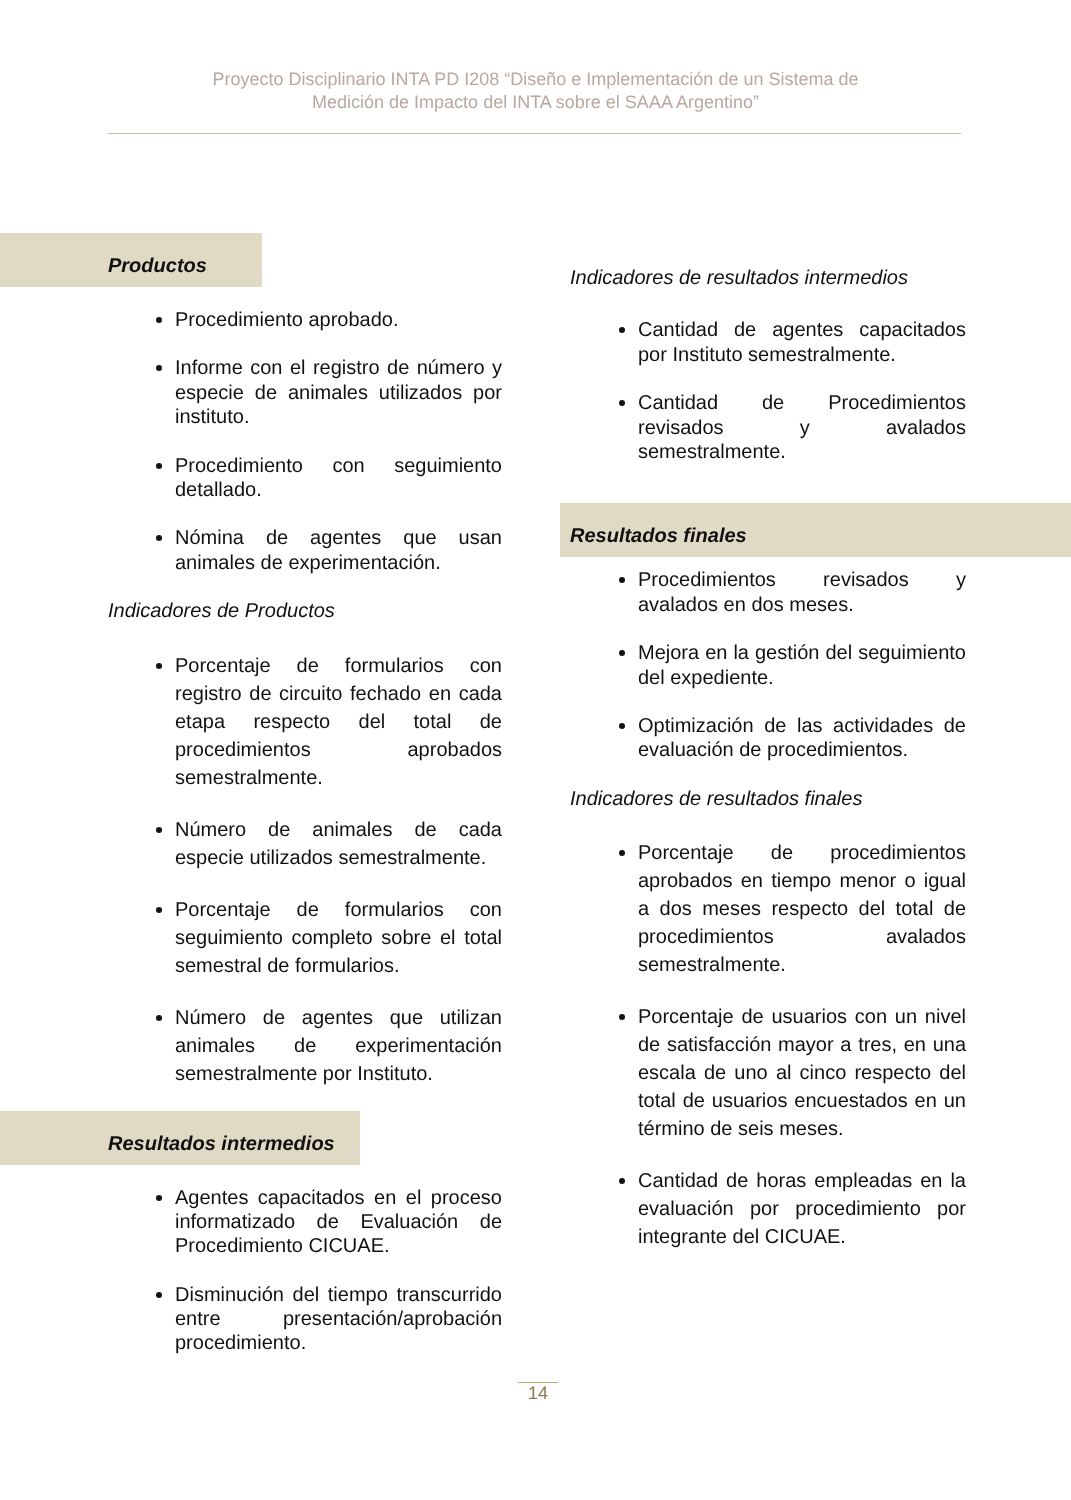Proyecto Disciplinario INTA PD I208 “Diseño e Implementación de un Sistema de
Medición de Impacto del INTA sobre el SAAA Argentino”
Productos
Procedimiento aprobado.
Informe con el registro de número y especie de animales utilizados por instituto.
Procedimiento con seguimiento detallado.
Nómina de agentes que usan animales de experimentación.
Indicadores de Productos
Porcentaje de formularios con registro de circuito fechado en cada etapa respecto del total de procedimientos aprobados semestralmente.
Número de animales de cada especie utilizados semestralmente.
Porcentaje de formularios con seguimiento completo sobre el total semestral de formularios.
Número de agentes que utilizan animales de experimentación semestralmente por Instituto.
Resultados intermedios
Agentes capacitados en el proceso informatizado de Evaluación de Procedimiento CICUAE.
Disminución del tiempo transcurrido entre presentación/aprobación procedimiento.
Indicadores de resultados intermedios
Cantidad de agentes capacitados por Instituto semestralmente.
Cantidad de Procedimientos revisados y avalados semestralmente.
Resultados finales
Procedimientos revisados y avalados en dos meses.
Mejora en la gestión del seguimiento del expediente.
Optimización de las actividades de evaluación de procedimientos.
Indicadores de resultados finales
Porcentaje de procedimientos aprobados en tiempo menor o igual a dos meses respecto del total de procedimientos avalados semestralmente.
Porcentaje de usuarios con un nivel de satisfacción mayor a tres, en una escala de uno al cinco respecto del total de usuarios encuestados en un término de seis meses.
Cantidad de horas empleadas en la evaluación por procedimiento por integrante del CICUAE.
14